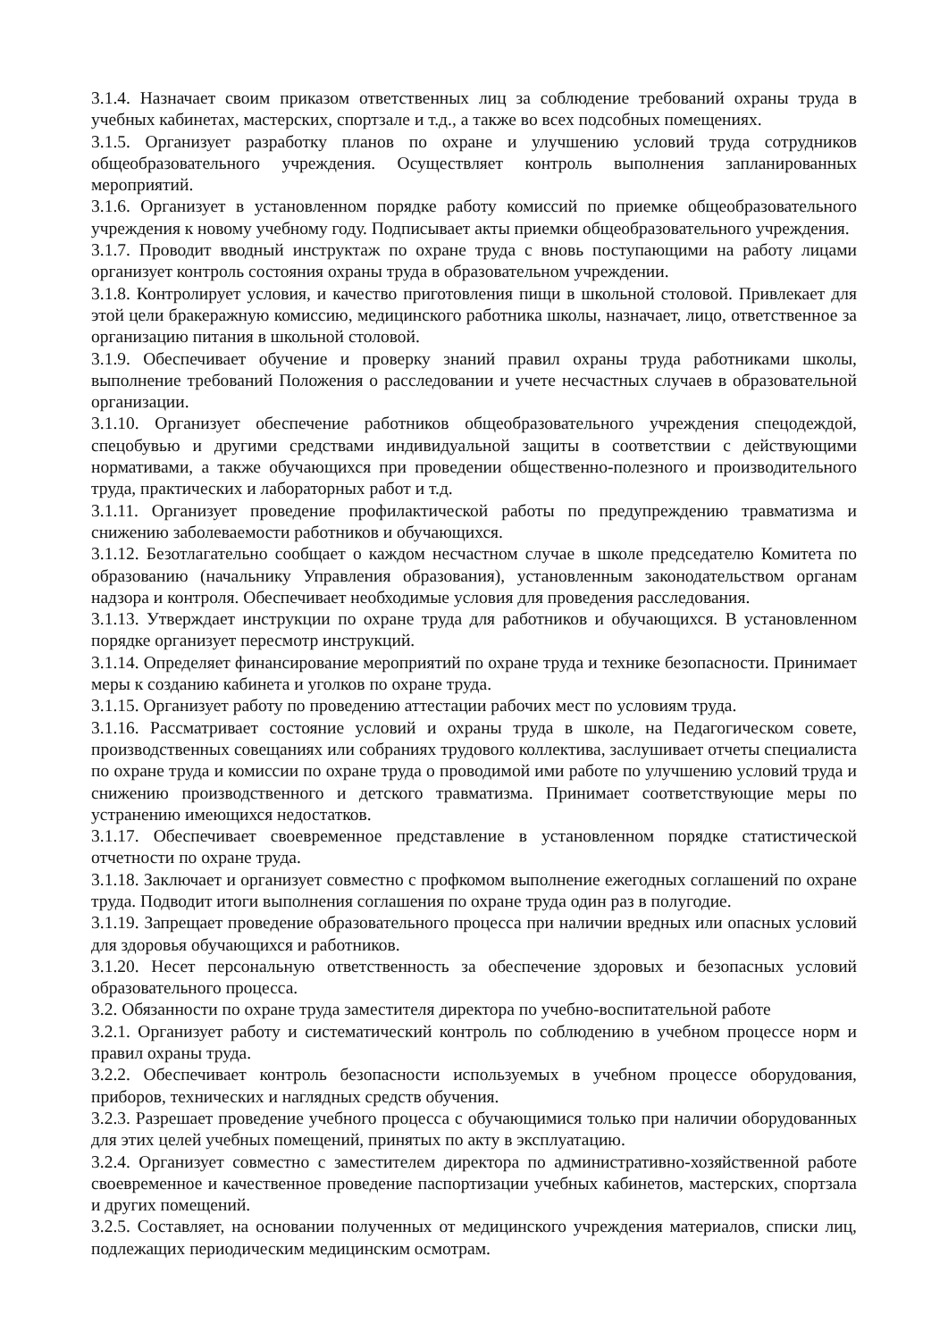3.1.4. Назначает своим приказом ответственных лиц за соблюдение требований охраны труда в учебных кабинетах, мастерских, спортзале и т.д., а также во всех подсобных помещениях.
3.1.5. Организует разработку планов по охране и улучшению условий труда сотрудников общеобразовательного учреждения. Осуществляет контроль выполнения запланированных мероприятий.
3.1.6. Организует в установленном порядке работу комиссий по приемке общеобразовательного учреждения к новому учебному году. Подписывает акты приемки общеобразовательного учреждения.
3.1.7. Проводит вводный инструктаж по охране труда с вновь поступающими на работу лицами организует контроль состояния охраны труда в образовательном учреждении.
3.1.8. Контролирует условия, и качество приготовления пищи в школьной столовой. Привлекает для этой цели бракеражную комиссию, медицинского работника школы, назначает, лицо, ответственное за организацию питания в школьной столовой.
3.1.9. Обеспечивает обучение и проверку знаний правил охраны труда работниками школы, выполнение требований Положения о расследовании и учете несчастных случаев в образовательной организации.
3.1.10. Организует обеспечение работников общеобразовательного учреждения спецодеждой, спецобувью и другими средствами индивидуальной защиты в соответствии с действующими нормативами, а также обучающихся при проведении общественно-полезного и производительного труда, практических и лабораторных работ и т.д.
3.1.11. Организует проведение профилактической работы по предупреждению травматизма и снижению заболеваемости работников и обучающихся.
3.1.12. Безотлагательно сообщает о каждом несчастном случае в школе председателю Комитета по образованию (начальнику Управления образования), установленным законодательством органам надзора и контроля. Обеспечивает необходимые условия для проведения расследования.
3.1.13. Утверждает инструкции по охране труда для работников и обучающихся. В установленном порядке организует пересмотр инструкций.
3.1.14. Определяет финансирование мероприятий по охране труда и технике безопасности. Принимает меры к созданию кабинета и уголков по охране труда.
3.1.15. Организует работу по проведению аттестации рабочих мест по условиям труда.
3.1.16. Рассматривает состояние условий и охраны труда в школе, на Педагогическом совете, производственных совещаниях или собраниях трудового коллектива, заслушивает отчеты специалиста по охране труда и комиссии по охране труда о проводимой ими работе по улучшению условий труда и снижению производственного и детского травматизма. Принимает соответствующие меры по устранению имеющихся недостатков.
3.1.17. Обеспечивает своевременное представление в установленном порядке статистической отчетности по охране труда.
3.1.18. Заключает и организует совместно с профкомом выполнение ежегодных соглашений по охране труда. Подводит итоги выполнения соглашения по охране труда один раз в полугодие.
3.1.19. Запрещает проведение образовательного процесса при наличии вредных или опасных условий для здоровья обучающихся и работников.
3.1.20. Несет персональную ответственность за обеспечение здоровых и безопасных условий образовательного процесса.
3.2. Обязанности по охране труда заместителя директора по учебно-воспитательной работе
3.2.1. Организует работу и систематический контроль по соблюдению в учебном процессе норм и правил охраны труда.
3.2.2. Обеспечивает контроль безопасности используемых в учебном процессе оборудования, приборов, технических и наглядных средств обучения.
3.2.3. Разрешает проведение учебного процесса с обучающимися только при наличии оборудованных для этих целей учебных помещений, принятых по акту в эксплуатацию.
3.2.4. Организует совместно с заместителем директора по административно-хозяйственной работе своевременное и качественное проведение паспортизации учебных кабинетов, мастерских, спортзала и других помещений.
3.2.5. Составляет, на основании полученных от медицинского учреждения материалов, списки лиц, подлежащих периодическим медицинским осмотрам.